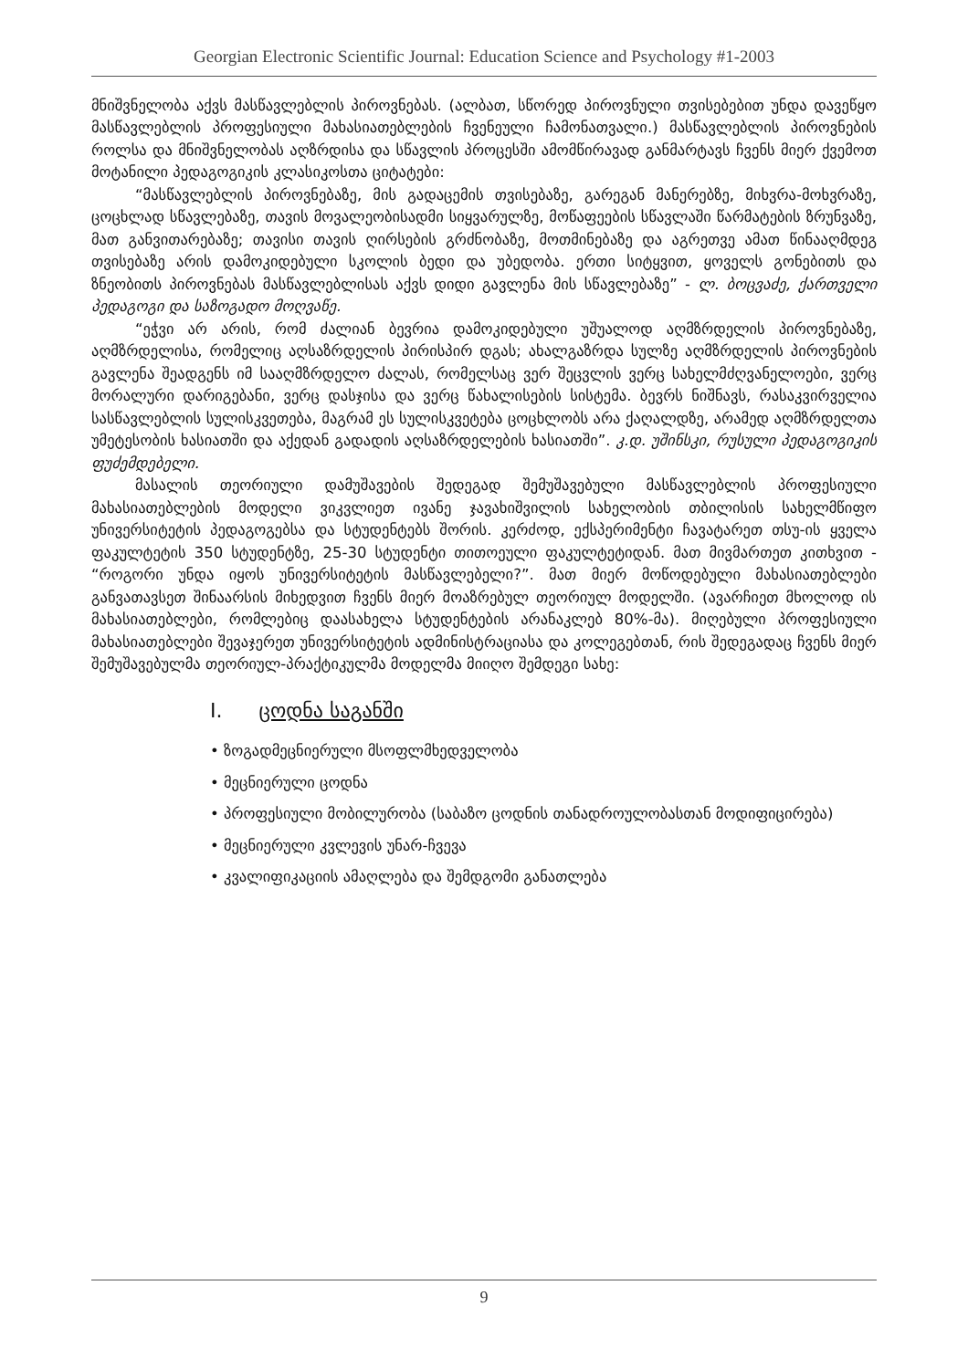Georgian Electronic Scientific Journal: Education Science and Psychology #1-2003
მნიშვნელობა აქვს მასწავლებლის პიროვნებას. (ალბათ, სწორედ პიროვნული თვისებებით უნდა დავეწყო მასწავლებლის პროფესიული მახასიათებლების ჩვენეული ჩამონათვალი.) მასწავლებლის პიროვნების როლსა და მნიშვნელობას აღზრდისა და სწავლის პროცესში ამომწირავად განმარტავს ჩვენს მიერ ქვემოთ მოტანილი პედაგოგიკის კლასიკოსთა ციტატები:
“მასწავლებლის პიროვნებაზე, მის გადაცემის თვისებაზე, გარეგან მანერებზე, მიხვრა-მოხვრაზე, ცოცხლად სწავლებაზე, თავის მოვალეობისადმი სიყვარულზე, მოწაფეების სწავლაში წარმატების ზრუნვაზე, მათ განვითარებაზე; თავისი თავის ღირსების გრძნობაზე, მოთმინებაზე და აგრეთვე ამათ წინააღმდეგ თვისებაზე არის დამოკიდებული სკოლის ბედი და უბედობა. ერთი სიტყვით, ყოველს გონებითს და ზნეობითს პიროვნებას მასწავლებლისას აქვს დიდი გავლენა მის სწავლებაზე” - ლ. ბოცვაძე, ქართველი პედაგოგი და საზოგადო მოღვაწე.
“ეჭვი არ არის, რომ ძალიან ბევრია დამოკიდებული უშუალოდ აღმზრდელის პიროვნებაზე, აღმზრდელისა, რომელიც აღსაზრდელის პირისპირ დგას; ახალგაზრდა სულზე აღმზრდელის პიროვნების გავლენა შეადგენს იმ სააღმზრდელო ძალას, რომელსაც ვერ შეცვლის ვერც სახელმძღვანელოები, ვერც მორალური დარიგებანი, ვერც დასჯისა და ვერც წახალისების სისტემა. ბევრს ნიშნავს, რასაკვირველია სასწავლებლის სულისკვეთება, მაგრამ ეს სულისკვეტება ცოცხლობს არა ქაღალდზე, არამედ აღმზრდელთა უმეტესობის ხასიათში და აქედან გადადის აღსაზრდელების ხასიათში”. კ.დ. უშინსკი, რუსული პედაგოგიკის ფუძემდებელი.
მასალის თეორიული დამუშავების შედეგად შემუშავებული მასწავლებლის პროფესიული მახასიათებლების მოდელი ვიკვლიეთ ივანე ჯავახიშვილის სახელობის თბილისის სახელმწიფო უნივერსიტეტის პედაგოგებსა და სტუდენტებს შორის. კერძოდ, ექსპერიმენტი ჩავატარეთ თსუ-ის ყველა ფაკულტეტის 350 სტუდენტზე, 25-30 სტუდენტი თითოეული ფაკულტეტიდან. მათ მივმართეთ კითხვით - “როგორი უნდა იყოს უნივერსიტეტის მასწავლებელი?”. მათ მიერ მოწოდებული მახასიათებლები განვათავსეთ შინაარსის მიხედვით ჩვენს მიერ მოაზრებულ თეორიულ მოდელში. (ავარჩიეთ მხოლოდ ის მახასიათებლები, რომლებიც დაასახელა სტუდენტების არანაკლებ 80%-მა). მიღებული პროფესიული მახასიათებლები შევაჯერეთ უნივერსიტეტის ადმინისტრაციასა და კოლეგებთან, რის შედეგადაც ჩვენს მიერ შემუშავებულმა თეორიულ-პრაქტიკულმა მოდელმა მიიღო შემდეგი სახე:
I. ცოდნა საგანში
• ზოგადმეცნიერული მსოფლმხედველობა
• მეცნიერული ცოდნა
• პროფესიული მობილურობა (საბაზო ცოდნის თანადროულობასთან მოდიფიცირება)
• მეცნიერული კვლევის უნარ-ჩვევა
• კვალიფიკაციის ამაღლება და შემდგომი განათლება
9